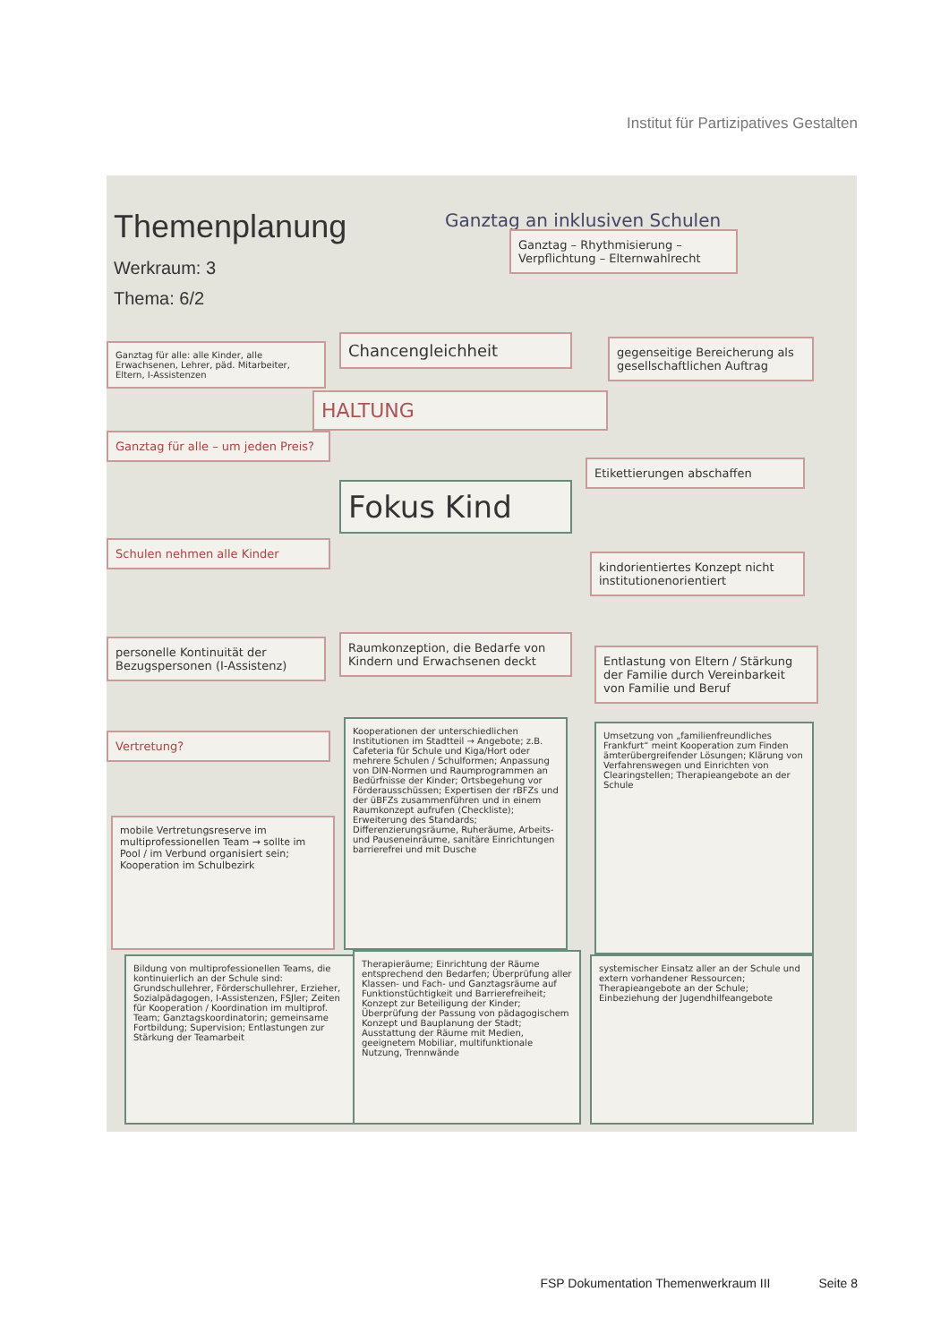Institut für Partizipatives Gestalten
Themenplanung
Werkraum: 3
Thema: 6/2
Ganztag an inklusiven Schulen
Ganztag – Rhythmisierung – Verpflichtung – Elternwahlrecht
Ganztag für alle: alle Kinder, alle Erwachsenen, Lehrer, päd. Mitarbeiter, Eltern, I-Assistenzen
Chancengleichheit
gegenseitige Bereicherung als gesellschaftlichen Auftrag
HALTUNG
Ganztag für alle – um jeden Preis?
Etikettierungen abschaffen
Fokus Kind
Schulen nehmen alle Kinder
kindorientiertes Konzept nicht institutionenorientiert
personelle Kontinuität der Bezugspersonen (I-Assistenz)
Raumkonzeption, die Bedarfe von Kindern und Erwachsenen deckt
Entlastung von Eltern / Stärkung der Familie durch Vereinbarkeit von Familie und Beruf
Vertretung?
Kooperationen der unterschiedlichen Institutionen im Stadtteil → Angebote; z.B. Cafeteria für Schule und Kiga/Hort oder mehrere Schulen / Schulformen; Anpassung von DIN-Normen und Raumprogrammen an Bedürfnisse der Kinder; Ortsbegehung vor Förderausschüssen; Expertisen der rBFZs und der üBFZs zusammenführen und in einem Raumkonzept aufrufen (Checkliste); Erweiterung des Standards; Differenzierungsräume, Ruheräume, Arbeits- und Pauseneinräume, sanitäre Einrichtungen barrierefrei und mit Dusche
Umsetzung von „familienfreundliches Frankfurt“ meint Kooperation zum Finden ämterübergreifender Lösungen; Klärung von Verfahrenswegen und Einrichten von Clearingstellen; Therapieangebote an der Schule
mobile Vertretungsreserve im multiprofessionellen Team → sollte im Pool / im Verbund organisiert sein; Kooperation im Schulbezirk
Bildung von multiprofessionellen Teams, die kontinuierlich an der Schule sind: Grundschullehrer, Förderschullehrer, Erzieher, Sozialpädagogen, I-Assistenzen, FSJler; Zeiten für Kooperation / Koordination im multiprof. Team; Ganztagskoordinatorin; gemeinsame Fortbildung; Supervision; Entlastungen zur Stärkung der Teamarbeit
Therapieräume; Einrichtung der Räume entsprechend den Bedarfen; Überprüfung aller Klassen- und Fach- und Ganztagsräume auf Funktionstüchtigkeit und Barrierefreiheit; Konzept zur Beteiligung der Kinder; Überprüfung der Passung von pädagogischem Konzept und Bauplanung der Stadt; Ausstattung der Räume mit Medien, geeignetem Mobiliar, multifunktionale Nutzung, Trennwände
systemischer Einsatz aller an der Schule und extern vorhandener Ressourcen; Therapieangebote an der Schule; Einbeziehung der Jugendhilfeangebote
FSP Dokumentation Themenwerkraum III Seite 8